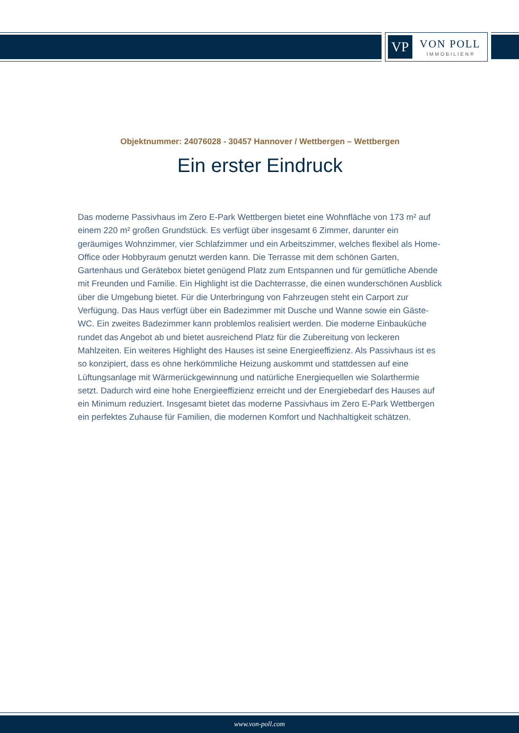VP VON POLL
IMMOBILIEN®
Objektnummer: 24076028 - 30457 Hannover / Wettbergen – Wettbergen
Ein erster Eindruck
Das moderne Passivhaus im Zero E-Park Wettbergen bietet eine Wohnfläche von 173 m² auf einem 220 m² großen Grundstück. Es verfügt über insgesamt 6 Zimmer, darunter ein geräumiges Wohnzimmer, vier Schlafzimmer und ein Arbeitszimmer, welches flexibel als Home-Office oder Hobbyraum genutzt werden kann. Die Terrasse mit dem schönen Garten, Gartenhaus und Gerätebox bietet genügend Platz zum Entspannen und für gemütliche Abende mit Freunden und Familie. Ein Highlight ist die Dachterrasse, die einen wunderschönen Ausblick über die Umgebung bietet. Für die Unterbringung von Fahrzeugen steht ein Carport zur Verfügung. Das Haus verfügt über ein Badezimmer mit Dusche und Wanne sowie ein Gäste-WC. Ein zweites Badezimmer kann problemlos realisiert werden. Die moderne Einbauküche rundet das Angebot ab und bietet ausreichend Platz für die Zubereitung von leckeren Mahlzeiten. Ein weiteres Highlight des Hauses ist seine Energieeffizienz. Als Passivhaus ist es so konzipiert, dass es ohne herkömmliche Heizung auskommt und stattdessen auf eine Lüftungsanlage mit Wärmerückgewinnung und natürliche Energiequellen wie Solarthermie setzt. Dadurch wird eine hohe Energieeffizienz erreicht und der Energiebedarf des Hauses auf ein Minimum reduziert. Insgesamt bietet das moderne Passivhaus im Zero E-Park Wettbergen ein perfektes Zuhause für Familien, die modernen Komfort und Nachhaltigkeit schätzen.
www.von-poll.com